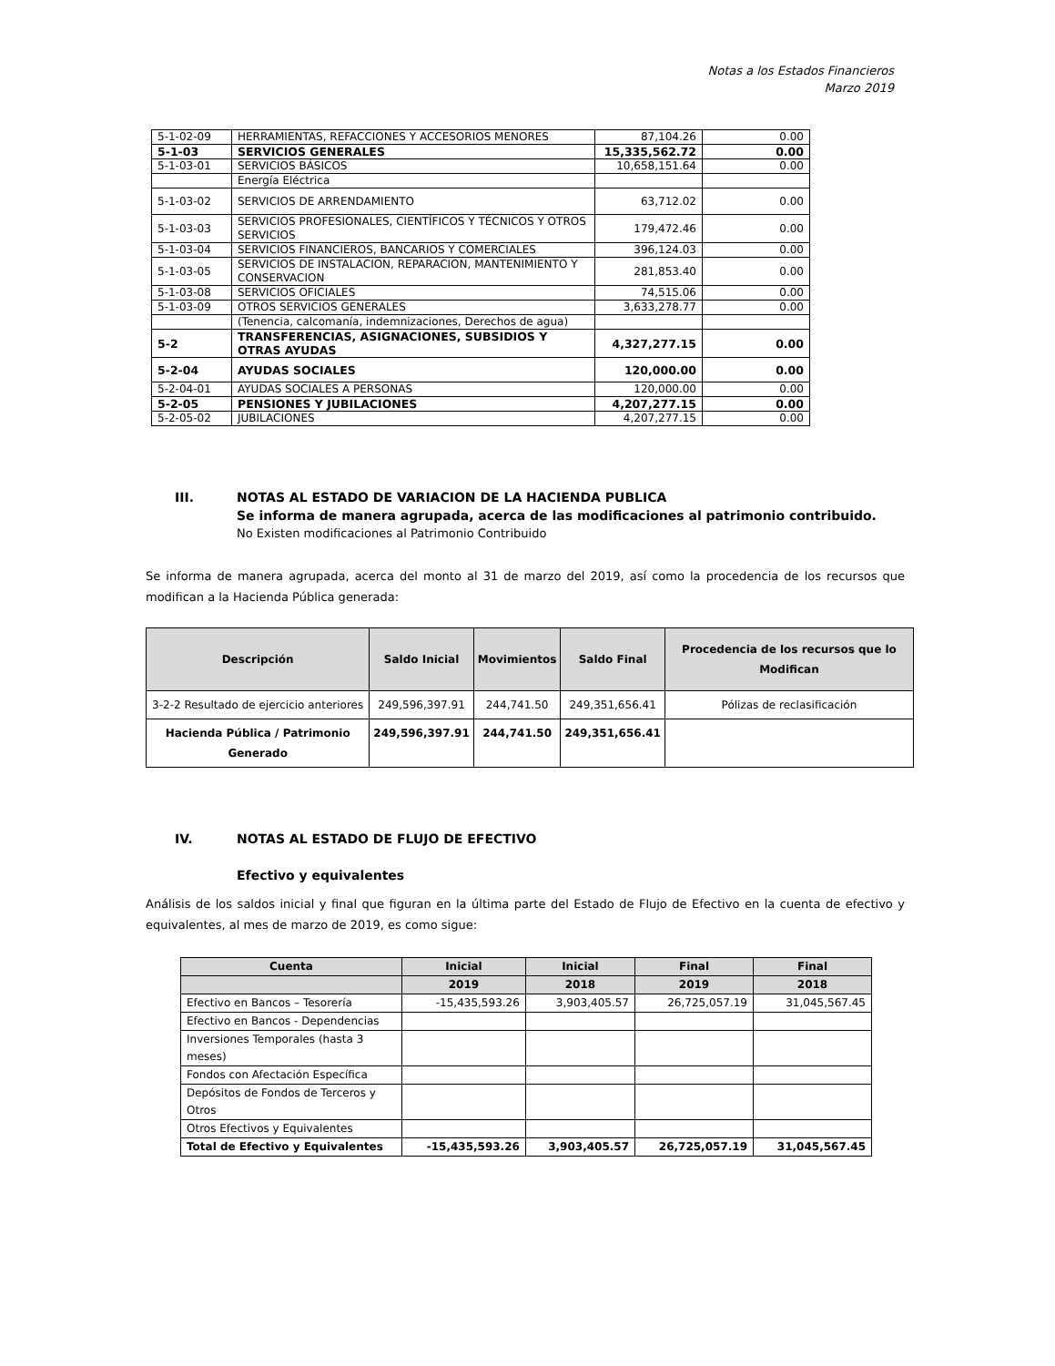Notas a los Estados Financieros
Marzo 2019
| 5-1-02-09 | HERRAMIENTAS, REFACCIONES Y ACCESORIOS MENORES | 87,104.26 | 0.00 |
| 5-1-03 | SERVICIOS GENERALES | 15,335,562.72 | 0.00 |
| 5-1-03-01 | SERVICIOS BÁSICOS | 10,658,151.64 | 0.00 |
| | Energía Eléctrica | | |
| 5-1-03-02 | SERVICIOS DE ARRENDAMIENTO | 63,712.02 | 0.00 |
| 5-1-03-03 | SERVICIOS PROFESIONALES, CIENTÍFICOS Y TÉCNICOS Y OTROS SERVICIOS | 179,472.46 | 0.00 |
| 5-1-03-04 | SERVICIOS FINANCIEROS, BANCARIOS Y COMERCIALES | 396,124.03 | 0.00 |
| 5-1-03-05 | SERVICIOS DE INSTALACION, REPARACION, MANTENIMIENTO Y CONSERVACION | 281,853.40 | 0.00 |
| 5-1-03-08 | SERVICIOS OFICIALES | 74,515.06 | 0.00 |
| 5-1-03-09 | OTROS SERVICIOS GENERALES | 3,633,278.77 | 0.00 |
| | (Tenencia, calcomanía, indemnizaciones, Derechos de agua) | | |
| 5-2 | TRANSFERENCIAS, ASIGNACIONES, SUBSIDIOS Y OTRAS AYUDAS | 4,327,277.15 | 0.00 |
| 5-2-04 | AYUDAS SOCIALES | 120,000.00 | 0.00 |
| 5-2-04-01 | AYUDAS SOCIALES A PERSONAS | 120,000.00 | 0.00 |
| 5-2-05 | PENSIONES Y JUBILACIONES | 4,207,277.15 | 0.00 |
| 5-2-05-02 | JUBILACIONES | 4,207,277.15 | 0.00 |
III. NOTAS AL ESTADO DE VARIACION DE LA HACIENDA PUBLICA
Se informa de manera agrupada, acerca de las modificaciones al patrimonio contribuido.
No Existen modificaciones al Patrimonio Contribuido
Se informa de manera agrupada, acerca del monto al 31 de marzo del 2019, así como la procedencia de los recursos que modifican a la Hacienda Pública generada:
| Descripción | Saldo Inicial | Movimientos | Saldo Final | Procedencia de los recursos que lo Modifican |
| --- | --- | --- | --- | --- |
| 3-2-2 Resultado de ejercicio anteriores | 249,596,397.91 | 244,741.50 | 249,351,656.41 | Pólizas de reclasificación |
| Hacienda Pública / Patrimonio Generado | 249,596,397.91 | 244,741.50 | 249,351,656.41 | |
IV. NOTAS AL ESTADO DE FLUJO DE EFECTIVO
Efectivo y equivalentes
Análisis de los saldos inicial y final que figuran en la última parte del Estado de Flujo de Efectivo en la cuenta de efectivo y equivalentes, al mes de marzo de 2019, es como sigue:
| Cuenta | Inicial | Inicial | Final | Final |
| --- | --- | --- | --- | --- |
| | 2019 | 2018 | 2019 | 2018 |
| Efectivo en Bancos – Tesorería | -15,435,593.26 | 3,903,405.57 | 26,725,057.19 | 31,045,567.45 |
| Efectivo en Bancos - Dependencias | | | | |
| Inversiones Temporales (hasta 3 meses) | | | | |
| Fondos con Afectación Específica | | | | |
| Depósitos de Fondos de Terceros y Otros | | | | |
| Otros Efectivos y Equivalentes | | | | |
| Total de Efectivo y Equivalentes | -15,435,593.26 | 3,903,405.57 | 26,725,057.19 | 31,045,567.45 |